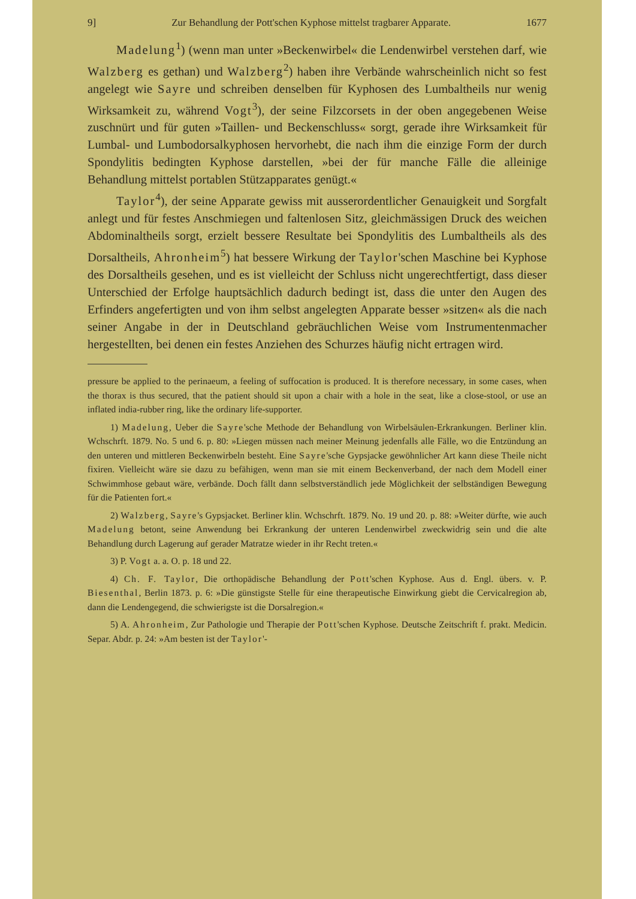9] Zur Behandlung der Pott'schen Kyphose mittelst tragbarer Apparate. 1677
Madelung<sup>1</sup>) (wenn man unter »Beckenwirbel« die Lendenwirbel verstehen darf, wie Walzberg es gethan) und Walzberg<sup>2</sup>) haben ihre Verbände wahrscheinlich nicht so fest angelegt wie Sayre und schreiben denselben für Kyphosen des Lumbaltheils nur wenig Wirksamkeit zu, während Vogt<sup>3</sup>), der seine Filzcorsets in der oben angegebenen Weise zuschnürt und für guten »Taillen- und Beckenschluss« sorgt, gerade ihre Wirksamkeit für Lumbal- und Lumbodorsalkyphosen hervorhebt, die nach ihm die einzige Form der durch Spondylitis bedingten Kyphose darstellen, »bei der für manche Fälle die alleinige Behandlung mittelst portablen Stützapparates genügt.«
Taylor<sup>4</sup>), der seine Apparate gewiss mit ausserordentlicher Genauigkeit und Sorgfalt anlegt und für festes Anschmiegen und faltenlosen Sitz, gleichmässigen Druck des weichen Abdominaltheils sorgt, erzielt bessere Resultate bei Spondylitis des Lumbaltheils als des Dorsaltheils, Ahronheim<sup>5</sup>) hat bessere Wirkung der Taylor'schen Maschine bei Kyphose des Dorsaltheils gesehen, und es ist vielleicht der Schluss nicht ungerechtfertigt, dass dieser Unterschied der Erfolge hauptsächlich dadurch bedingt ist, dass die unter den Augen des Erfinders angefertigten und von ihm selbst angelegten Apparate besser »sitzen« als die nach seiner Angabe in der in Deutschland gebräuchlichen Weise vom Instrumentenmacher hergestellten, bei denen ein festes Anziehen des Schurzes häufig nicht ertragen wird.
pressure be applied to the perinaeum, a feeling of suffocation is produced. It is therefore necessary, in some cases, when the thorax is thus secured, that the patient should sit upon a chair with a hole in the seat, like a close-stool, or use an inflated india-rubber ring, like the ordinary life-supporter.
1) Madelung, Ueber die Sayre'sche Methode der Behandlung von Wirbelsäulen-Erkrankungen. Berliner klin. Wchschrft. 1879. No. 5 und 6. p. 80: »Liegen müssen nach meiner Meinung jedenfalls alle Fälle, wo die Entzündung an den unteren und mittleren Beckenwirbeln besteht. Eine Sayre'sche Gypsjacke gewöhnlicher Art kann diese Theile nicht fixiren. Vielleicht wäre sie dazu zu befähigen, wenn man sie mit einem Beckenverband, der nach dem Modell einer Schwimmhose gebaut wäre, verbände. Doch fällt dann selbstverständlich jede Möglichkeit der selbständigen Bewegung für die Patienten fort.«
2) Walzberg, Sayre's Gypsjacket. Berliner klin. Wchschrft. 1879. No. 19 und 20. p. 88: »Weiter dürfte, wie auch Madelung betont, seine Anwendung bei Erkrankung der unteren Lendenwirbel zweckwidrig sein und die alte Behandlung durch Lagerung auf gerader Matratze wieder in ihr Recht treten.«
3) P. Vogt a. a. O. p. 18 und 22.
4) Ch. F. Taylor, Die orthopädische Behandlung der Pott'schen Kyphose. Aus d. Engl. übers. v. P. Biesenthal, Berlin 1873. p. 6: »Die günstigste Stelle für eine therapeutische Einwirkung giebt die Cervicalregion ab, dann die Lendengegend, die schwierigste ist die Dorsalregion.«
5) A. Ahronheim, Zur Pathologie und Therapie der Pott'schen Kyphose. Deutsche Zeitschrift f. prakt. Medicin. Separ. Abdr. p. 24: »Am besten ist der Taylor'-